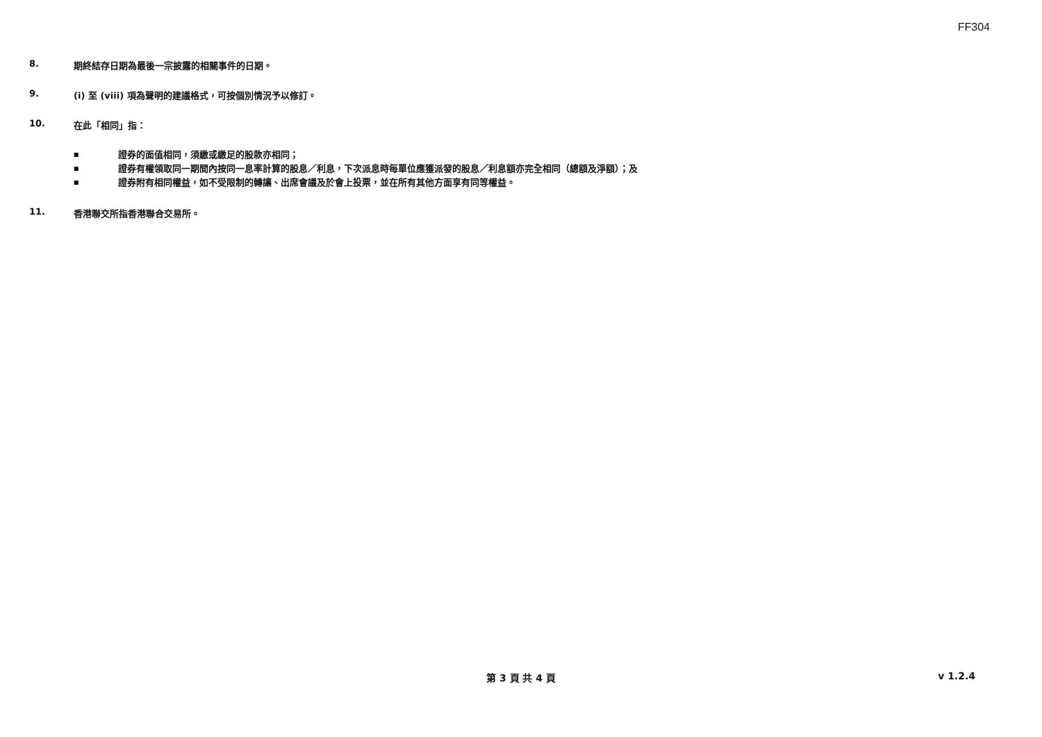FF304
8. 期終結存日期為最後一宗披露的相關事件的日期。
9. (i) 至 (viii) 項為聲明的建議格式，可按個別情況予以修訂。
10. 在此「相同」指：
■ 證券的面值相同，須繳或繳足的股款亦相同；
■ 證券有權領取同一期間內按同一息率計算的股息／利息，下次派息時每單位應獲派發的股息／利息額亦完全相同（總額及淨額）；及
■ 證券附有相同權益，如不受限制的轉讓、出席會議及於會上投票，並在所有其他方面享有同等權益。
11. 香港聯交所指香港聯合交易所。
第 3 頁 共 4 頁
v 1.2.4